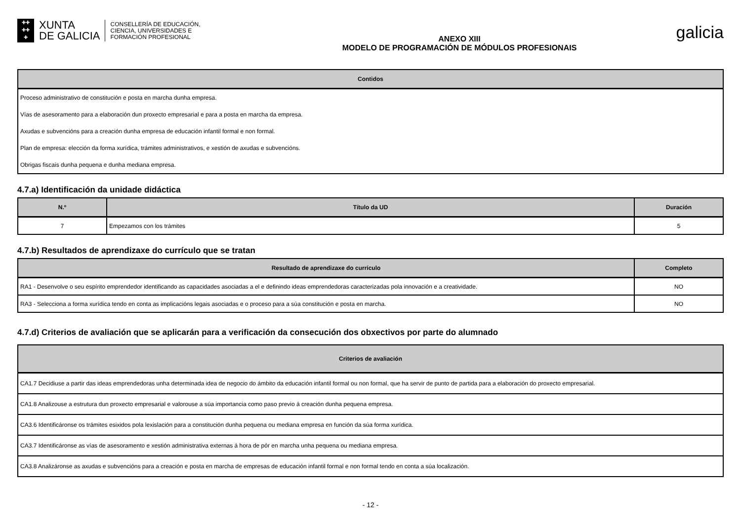✚✚
✚✚
✚
XUNTA
DE GALICIA
CONSELLERÍA DE EDUCACIÓN,
CIENCIA, UNIVERSIDADES E
FORMACIÓN PROFESIONAL
ANEXO XIII
MODELO DE PROGRAMACIÓN DE MÓDULOS PROFESIONAIS
galicia
| Contidos |
| --- |
| Proceso administrativo de constitución e posta en marcha dunha empresa. |
| Vías de asesoramento para a elaboración dun proxecto empresarial e para a posta en marcha da empresa. |
| Axudas e subvencións para a creación dunha empresa de educación infantil formal e non formal. |
| Plan de empresa: elección da forma xurídica, trámites administrativos, e xestión de axudas e subvencións. |
| Obrigas fiscais dunha pequena e dunha mediana empresa. |
4.7.a) Identificación da unidade didáctica
| N.º | Título da UD | Duración |
| --- | --- | --- |
| 7 | Empezamos con los trámites | 5 |
4.7.b) Resultados de aprendizaxe do currículo que se tratan
| Resultado de aprendizaxe do currículo | Completo |
| --- | --- |
| RA1 - Desenvolve o seu espírito emprendedor identificando as capacidades asociadas a el e definindo ideas emprendedoras caracterizadas pola innovación e a creatividade. | NO |
| RA3 - Selecciona a forma xurídica tendo en conta as implicacións legais asociadas e o proceso para a súa constitución e posta en marcha. | NO |
4.7.d) Criterios de avaliación que se aplicarán para a verificación da consecución dos obxectivos por parte do alumnado
| Criterios de avaliación |
| --- |
| CA1.7 Decidiuse a partir das ideas emprendedoras unha determinada idea de negocio do ámbito da educación infantil formal ou non formal, que ha servir de punto de partida para a elaboración do proxecto empresarial. |
| CA1.8 Analizouse a estrutura dun proxecto empresarial e valorouse a súa importancia como paso previo á creación dunha pequena empresa. |
| CA3.6 Identificáronse os trámites esixidos pola lexislación para a constitución dunha pequena ou mediana empresa en función da súa forma xurídica. |
| CA3.7 Identificáronse as vías de asesoramento e xestión administrativa externas á hora de pór en marcha unha pequena ou mediana empresa. |
| CA3.8 Analizáronse as axudas e subvencións para a creación e posta en marcha de empresas de educación infantil formal e non formal tendo en conta a súa localización. |
- 12 -